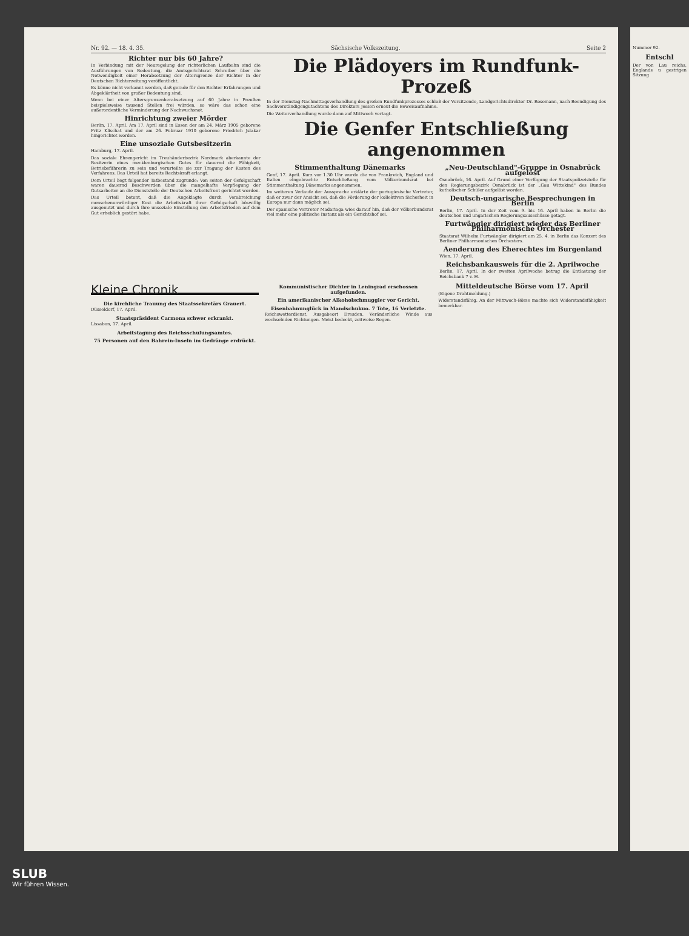Nr. 92. — 18. 4. 35. Sächsische Volkszeitung. Seite 2
Richter nur bis 60 Jahre?
In Verbindung mit der Neuregelung der richterlichen Laufbahn sind die Ausführungen von Bedeutung, die Amtsgerichtsrat Schreiber über die Notwendigkeit einer Herabsetzung der Altersgrenze der Richter in der Deutschen Richterzeitung veröffentlicht.
Es könne nicht verkannt werden, daß gerade für den Richter Erfahrungen und Abgeklärtheit von großer Bedeutung sind.
Wenn bei einer Altersgrenzenherabsetzung auf 60 Jahre in Preußen beispielsweise tausend Stellen frei würden, so wäre das schon eine außerordentliche Verminderung der Nachwuchsnot.
Hinrichtung zweier Mörder
Berlin, 17. April. Am 17. April sind in Essen der am 24. März 1905 geborene Fritz Klischat und der am 26. Februar 1910 geborene Friedrich Jslakar hingerichtet worden.
Eine unsoziale Gutsbesitzerin
Hamburg, 17. April.
Das soziale Ehrengericht im Treuhänderbezirk Nordmark aberkannte der Besitzerin eines mecklenburgischen Gutes für dauernd die Fähigkeit, Betriebsführerin zu sein und verurteilte sie zur Tragung der Kosten des Verfahrens. Das Urteil hat bereits Rechtskraft erlangt.
Dem Urteil liegt folgender Tatbestand zugrunde: Von seiten der Gefolgschaft waren dauernd Beschwerden über die mangelhafte Verpflegung der Gutsarbeiter an die Dienststelle der Deutschen Arbeitsfront gerichtet worden.
Das Urteil betont, daß die Angeklagte durch Verabreichung menschenunwürdiger Kost die Arbeitskraft ihrer Gefolgschaft böswillig ausgenutzt und durch ihre unsoziale Einstellung den Arbeitsfrieden auf dem Gut erheblich gestört habe.
Die Plädoyers im Rundfunk-Prozeß
In der Dienstag-Nachmittagsverhandlung des großen Rundfunkprozesses schloß der Vorsitzende, Landgerichtsdirektor Dr. Rosemann, nach Beendigung des Sachverständigengutachtens des Direktors Jessen erneut die Beweisaufnahme.
Die Weiterverhandlung wurde dann auf Mittwoch vertagt.
Die Genfer Entschließung angenommen
Stimmenthaltung Dänemarks
Genf, 17. April. Kurz vor 1.30 Uhr wurde die von Frankreich, England und Italien eingebrachte Entschließung vom Völkerbundsrat bei Stimmenthaltung Dänemarks angenommen.
Im weiteren Verlaufe der Aussprache erklärte der portugiesische Vertreter, daß er zwar der Ansicht sei, daß die Förderung der kollektiven Sicherheit in Europa nur dann möglich sei.
Der spanische Vertreter Madariaga wies darauf hin, daß der Völkerbundsrat viel mehr eine politische Instanz als ein Gerichtshof sei.
„Neu-Deutschland"-Gruppe in Osnabrück aufgelöst
Osnabrück, 16. April. Auf Grund einer Verfügung der Staatspolizeistelle für den Regierungsbezirk Osnabrück ist der „Gau Wittekind" des Bundes katholischer Schüler aufgelöst worden.
Deutsch-ungarische Besprechungen in Berlin
Berlin, 17. April. In der Zeit vom 9. bis 16. April haben in Berlin die deutschen und ungarischen Regierungsausschüsse getagt.
Furtwängler dirigiert wieder das Berliner Philharmonische Orchester
Staatsrat Wilhelm Furtwängler dirigiert am 25. 4. in Berlin das Konzert des Berliner Philharmonischen Orchesters.
Aenderung des Eherechtes im Burgenland
Wien, 17. April.
Reichsbankausweis für die 2. Aprilwoche
Berlin, 17. April. In der zweiten Aprilwoche betrug die Entlastung der Reichsbank 7 v. H.
Kleine Chronik
Die kirchliche Trauung des Staatssekretärs Grauert.
Düsseldorf, 17. April.
Staatspräsident Carmona schwer erkrankt.
Lissabon, 17. April.
Arbeitstagung des Reichsschulungsamtes.
75 Personen auf den Bahrein-Inseln im Gedränge erdrückt.
Kommunistischer Dichter in Leningrad erschossen aufgefunden.
Ein amerikanischer Alkoholschmuggler vor Gericht.
Eisenbahnunglück in Mandschukuo. 7 Tote, 16 Verletzte.
Reichswetterdienst, Ausgabeort Dresden. Veränderliche Winde aus wechselnden Richtungen. Meist bedeckt, zeitweise Regen.
Mitteldeutsche Börse vom 17. April
(Eigene Drahtmeldung.)
Widerstandsfähig. An der Mittwoch-Börse machte sich Widerstandsfähigkeit bemerkbar.
Nummer 92.
Entschl
Der von Lau reichs, Englands u gestrigen Sitzung
SLUB
Wir führen Wissen.